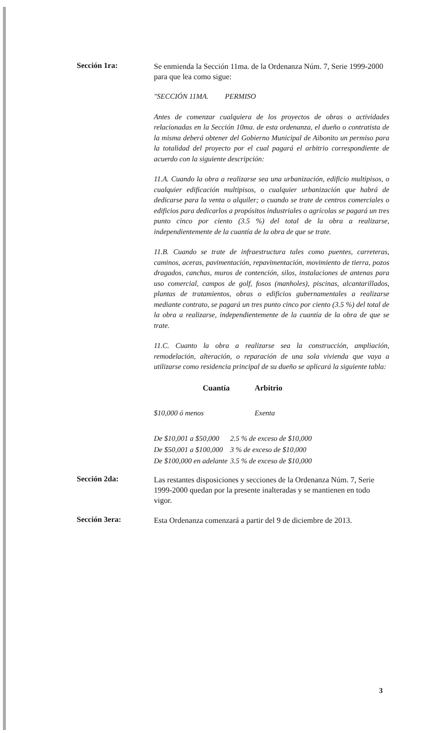Sección 1ra:
Se enmienda la Sección 11ma. de la Ordenanza Núm. 7, Serie 1999-2000 para que lea como sigue:
"SECCIÓN 11MA. PERMISO
Antes de comenzar cualquiera de los proyectos de obras o actividades relacionadas en la Sección 10ma. de esta ordenanza, el dueño o contratista de la misma deberá obtener del Gobierno Municipal de Aibonito un permiso para la totalidad del proyecto por el cual pagará el arbitrio correspondiente de acuerdo con la siguiente descripción:
11.A. Cuando la obra a realizarse sea una urbanización, edificio multipisos, o cualquier edificación multipisos, o cualquier urbanización que habrá de dedicarse para la venta o alquiler; o cuando se trate de centros comerciales o edificios para dedicarlos a propósitos industriales o agrícolas se pagará un tres punto cinco por ciento (3.5 %) del total de la obra a realizarse, independientemente de la cuantía de la obra de que se trate.
11.B. Cuando se trate de infraestructura tales como puentes, carreteras, caminos, aceras, pavimentación, repavimentación, movimiento de tierra, pozos dragados, canchas, muros de contención, silos, instalaciones de antenas para uso comercial, campos de golf, fosos (manholes), piscinas, alcantarillados, plantas de tratamientos, obras o edificios gubernamentales a realizarse mediante contrato, se pagará un tres punto cinco por ciento (3.5 %) del total de la obra a realizarse, independientemente de la cuantía de la obra de que se trate.
11.C. Cuanto la obra a realizarse sea la construcción, ampliación, remodelación, alteración, o reparación de una sola vivienda que vaya a utilizarse como residencia principal de su dueño se aplicará la siguiente tabla:
| Cuantía | Arbitrio |
| --- | --- |
| $10,000 ó menos | Exenta |
| De $10,001 a $50,000 | 2.5 % de exceso de $10,000 |
| De $50,001 a $100,000 | 3 % de exceso de $10,000 |
| De $100,000 en adelante | 3.5 % de exceso de $10,000 |
Sección 2da:
Las restantes disposiciones y secciones de la Ordenanza Núm. 7, Serie 1999-2000 quedan por la presente inalteradas y se mantienen en todo vigor.
Sección 3era:
Esta Ordenanza comenzará a partir del 9 de diciembre de 2013.
3